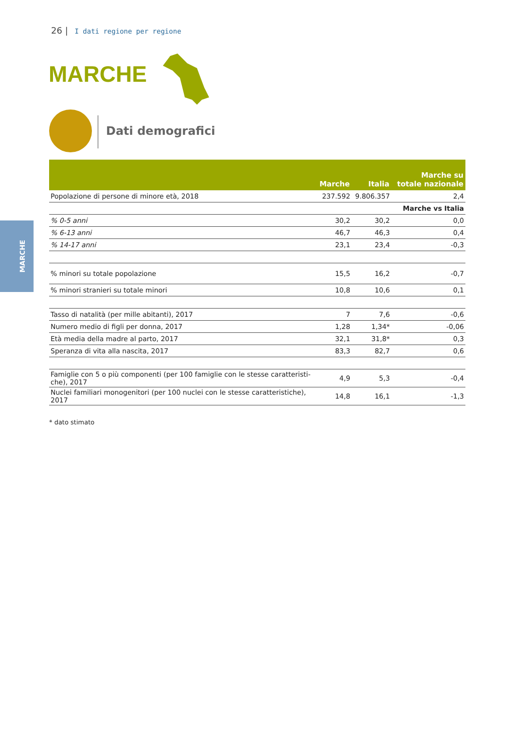26 | I dati regione per regione
MARCHE
Dati demografici
MARCHE
| | Marche | Italia | Marche su totale nazionale |
| --- | --- | --- | --- |
| Popolazione di persone di minore età, 2018 | 237.592 | 9.806.357 | 2,4 |
| | | | Marche vs Italia |
| % 0-5 anni | 30,2 | 30,2 | 0,0 |
| % 6-13 anni | 46,7 | 46,3 | 0,4 |
| % 14-17 anni | 23,1 | 23,4 | -0,3 |
| % minori su totale popolazione | 15,5 | 16,2 | -0,7 |
| % minori stranieri su totale minori | 10,8 | 10,6 | 0,1 |
| Tasso di natalità (per mille abitanti), 2017 | 7 | 7,6 | -0,6 |
| Numero medio di figli per donna, 2017 | 1,28 | 1,34* | -0,06 |
| Età media della madre al parto, 2017 | 32,1 | 31,8* | 0,3 |
| Speranza di vita alla nascita, 2017 | 83,3 | 82,7 | 0,6 |
| Famiglie con 5 o più componenti (per 100 famiglie con le stesse caratteristi-che), 2017 | 4,9 | 5,3 | -0,4 |
| Nuclei familiari monogenitori (per 100 nuclei con le stesse caratteristiche), 2017 | 14,8 | 16,1 | -1,3 |
* dato stimato